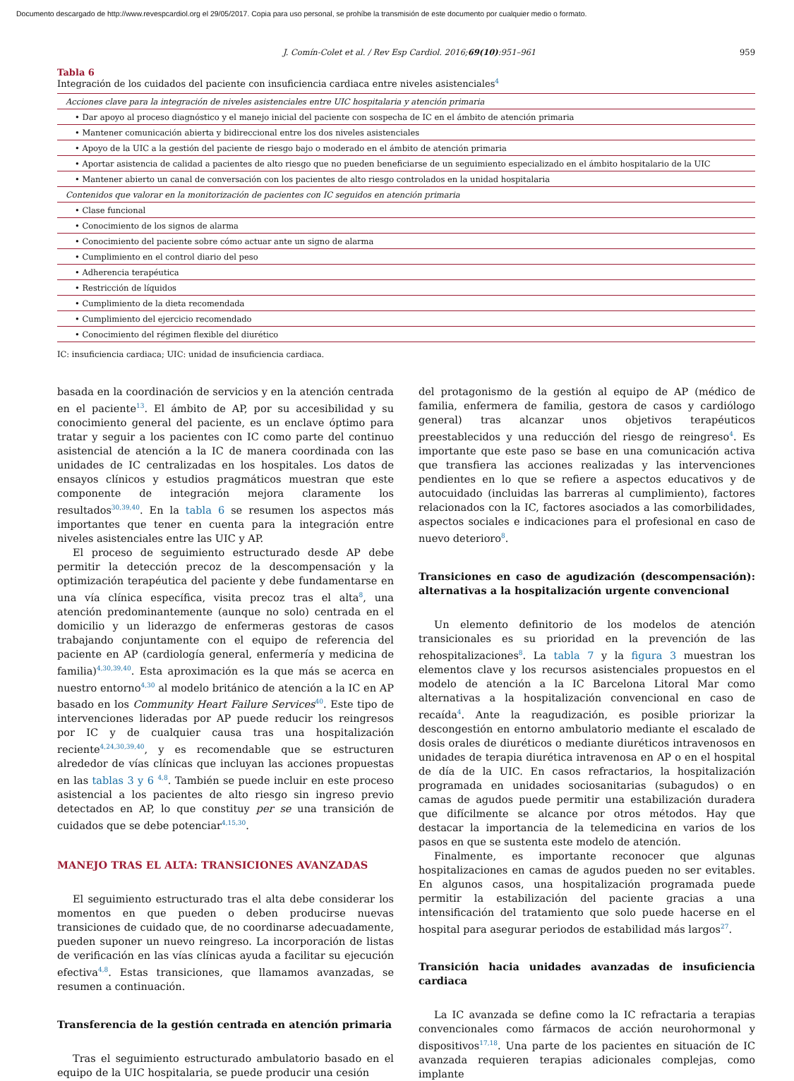Documento descargado de http://www.revespcardiol.org el 29/05/2017. Copia para uso personal, se prohíbe la transmisión de este documento por cualquier medio o formato.
J. Comín-Colet et al. / Rev Esp Cardiol. 2016;69(10):951–961 959
Tabla 6
Integración de los cuidados del paciente con insuficiencia cardiaca entre niveles asistenciales<sup>4</sup>
| Acciones clave para la integración de niveles asistenciales entre UIC hospitalaria y atención primaria |
| • Dar apoyo al proceso diagnóstico y el manejo inicial del paciente con sospecha de IC en el ámbito de atención primaria |
| • Mantener comunicación abierta y bidireccional entre los dos niveles asistenciales |
| • Apoyo de la UIC a la gestión del paciente de riesgo bajo o moderado en el ámbito de atención primaria |
| • Aportar asistencia de calidad a pacientes de alto riesgo que no pueden beneficiarse de un seguimiento especializado en el ámbito hospitalario de la UIC |
| • Mantener abierto un canal de conversación con los pacientes de alto riesgo controlados en la unidad hospitalaria |
| Contenidos que valorar en la monitorización de pacientes con IC seguidos en atención primaria |
| • Clase funcional |
| • Conocimiento de los signos de alarma |
| • Conocimiento del paciente sobre cómo actuar ante un signo de alarma |
| • Cumplimiento en el control diario del peso |
| • Adherencia terapéutica |
| • Restricción de líquidos |
| • Cumplimiento de la dieta recomendada |
| • Cumplimiento del ejercicio recomendado |
| • Conocimiento del régimen flexible del diurético |
IC: insuficiencia cardiaca; UIC: unidad de insuficiencia cardiaca.
basada en la coordinación de servicios y en la atención centrada en el paciente<sup>13</sup>. El ámbito de AP, por su accesibilidad y su conocimiento general del paciente, es un enclave óptimo para tratar y seguir a los pacientes con IC como parte del continuo asistencial de atención a la IC de manera coordinada con las unidades de IC centralizadas en los hospitales. Los datos de ensayos clínicos y estudios pragmáticos muestran que este componente de integración mejora claramente los resultados<sup>30,39,40</sup>. En la tabla 6 se resumen los aspectos más importantes que tener en cuenta para la integración entre niveles asistenciales entre las UIC y AP.
El proceso de seguimiento estructurado desde AP debe permitir la detección precoz de la descompensación y la optimización terapéutica del paciente y debe fundamentarse en una vía clínica específica, visita precoz tras el alta<sup>8</sup>, una atención predominantemente (aunque no solo) centrada en el domicilio y un liderazgo de enfermeras gestoras de casos trabajando conjuntamente con el equipo de referencia del paciente en AP (cardiología general, enfermería y medicina de familia)<sup>4,30,39,40</sup>. Esta aproximación es la que más se acerca en nuestro entorno<sup>4,30</sup> al modelo británico de atención a la IC en AP basado en los Community Heart Failure Services<sup>40</sup>. Este tipo de intervenciones lideradas por AP puede reducir los reingresos por IC y de cualquier causa tras una hospitalización reciente<sup>4,24,30,39,40</sup>, y es recomendable que se estructuren alrededor de vías clínicas que incluyan las acciones propuestas en las tablas 3 y 6 <sup>4,8</sup>. También se puede incluir en este proceso asistencial a los pacientes de alto riesgo sin ingreso previo detectados en AP, lo que constituy per se una transición de cuidados que se debe potenciar<sup>4,15,30</sup>.
MANEJO TRAS EL ALTA: TRANSICIONES AVANZADAS
El seguimiento estructurado tras el alta debe considerar los momentos en que pueden o deben producirse nuevas transiciones de cuidado que, de no coordinarse adecuadamente, pueden suponer un nuevo reingreso. La incorporación de listas de verificación en las vías clínicas ayuda a facilitar su ejecución efectiva<sup>4,8</sup>. Estas transiciones, que llamamos avanzadas, se resumen a continuación.
Transferencia de la gestión centrada en atención primaria
Tras el seguimiento estructurado ambulatorio basado en el equipo de la UIC hospitalaria, se puede producir una cesión
del protagonismo de la gestión al equipo de AP (médico de familia, enfermera de familia, gestora de casos y cardiólogo general) tras alcanzar unos objetivos terapéuticos preestablecidos y una reducción del riesgo de reingreso<sup>4</sup>. Es importante que este paso se base en una comunicación activa que transfiera las acciones realizadas y las intervenciones pendientes en lo que se refiere a aspectos educativos y de autocuidado (incluidas las barreras al cumplimiento), factores relacionados con la IC, factores asociados a las comorbilidades, aspectos sociales e indicaciones para el profesional en caso de nuevo deterioro<sup>8</sup>.
Transiciones en caso de agudización (descompensación): alternativas a la hospitalización urgente convencional
Un elemento definitorio de los modelos de atención transicionales es su prioridad en la prevención de las rehospitalizaciones<sup>8</sup>. La tabla 7 y la figura 3 muestran los elementos clave y los recursos asistenciales propuestos en el modelo de atención a la IC Barcelona Litoral Mar como alternativas a la hospitalización convencional en caso de recaída<sup>4</sup>. Ante la reagudización, es posible priorizar la descongestión en entorno ambulatorio mediante el escalado de dosis orales de diuréticos o mediante diuréticos intravenosos en unidades de terapia diurética intravenosa en AP o en el hospital de día de la UIC. En casos refractarios, la hospitalización programada en unidades sociosanitarias (subagudos) o en camas de agudos puede permitir una estabilización duradera que difícilmente se alcance por otros métodos. Hay que destacar la importancia de la telemedicina en varios de los pasos en que se sustenta este modelo de atención.
Finalmente, es importante reconocer que algunas hospitalizaciones en camas de agudos pueden no ser evitables. En algunos casos, una hospitalización programada puede permitir la estabilización del paciente gracias a una intensificación del tratamiento que solo puede hacerse en el hospital para asegurar periodos de estabilidad más largos<sup>27</sup>.
Transición hacia unidades avanzadas de insuficiencia cardiaca
La IC avanzada se define como la IC refractaria a terapias convencionales como fármacos de acción neurohormonal y dispositivos<sup>17,18</sup>. Una parte de los pacientes en situación de IC avanzada requieren terapias adicionales complejas, como implante